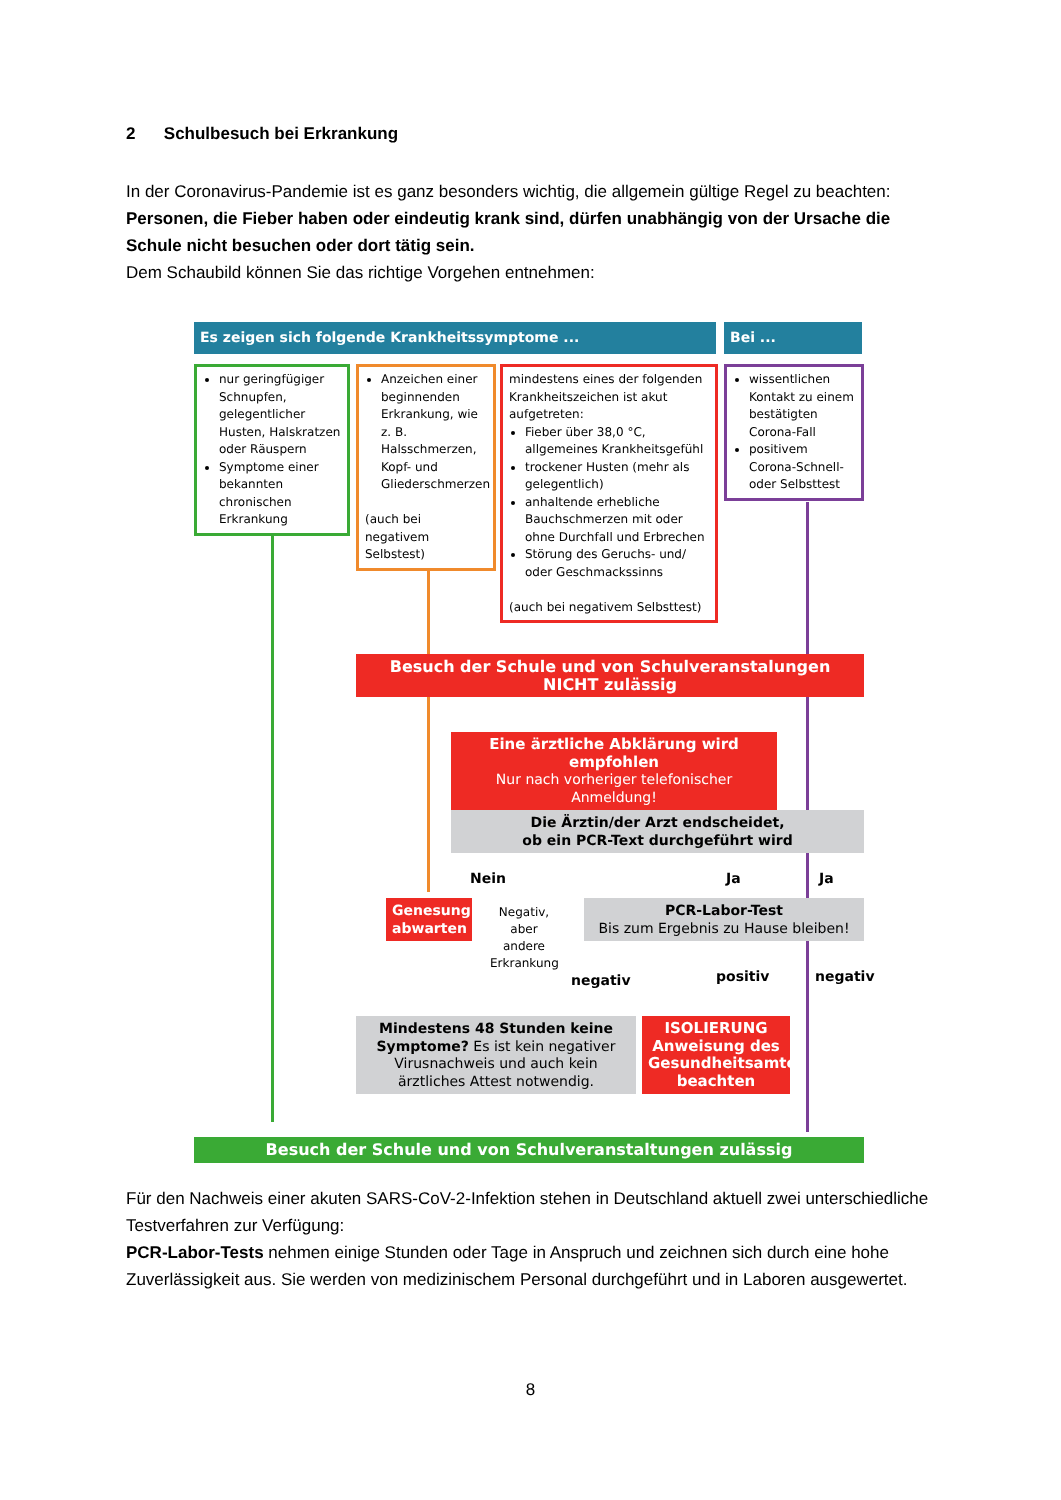2 Schulbesuch bei Erkrankung
In der Coronavirus-Pandemie ist es ganz besonders wichtig, die allgemein gültige Regel zu beachten: Personen, die Fieber haben oder eindeutig krank sind, dürfen unabhängig von der Ursache die Schule nicht besuchen oder dort tätig sein.
Dem Schaubild können Sie das richtige Vorgehen entnehmen:
Es zeigen sich folgende Krankheitssymptome ... Bei ...
nur geringfügiger Schnupfen, gelegentlicher Husten, Halskratzen oder Räuspern
Symptome einer bekannten chronischen Erkrankung
Anzeichen einer beginnenden Erkrankung, wie z. B. Halsschmerzen, Kopf- und Gliederschmerzen
(auch bei negativem Selbstest)
mindestens eines der folgenden Krankheitszeichen ist akut aufgetreten:
Fieber über 38,0 °C, allgemeines Krankheitsgefühl
trockener Husten (mehr als gelegentlich)
anhaltende erhebliche Bauchschmerzen mit oder ohne Durchfall und Erbrechen
Störung des Geruchs- und/ oder Geschmackssinns
(auch bei negativem Selbsttest)
wissentlichen Kontakt zu einem bestätigten Corona-Fall
positivem Corona-Schnell- oder Selbsttest
Besuch der Schule und von Schulveranstalungen
NICHT zulässig
Eine ärztliche Abklärung wird empfohlen
Nur nach vorheriger telefonischer Anmeldung!
Die Ärztin/der Arzt endscheidet,
ob ein PCR-Text durchgeführt wird
Nein Ja Ja
Genesung abwarten
Negativ, aber andere Erkrankung
PCR-Labor-Test
Bis zum Ergebnis zu Hause bleiben!
negativ positiv negativ
Mindestens 48 Stunden keine Symptome? Es ist kein negativer Virusnachweis und auch kein ärztliches Attest notwendig.
ISOLIERUNG Anweisung des Gesundheitsamtes beachten
Besuch der Schule und von Schulveranstaltungen zulässig
Für den Nachweis einer akuten SARS-CoV-2-Infektion stehen in Deutschland aktuell zwei unterschiedliche Testverfahren zur Verfügung:
PCR-Labor-Tests nehmen einige Stunden oder Tage in Anspruch und zeichnen sich durch eine hohe Zuverlässigkeit aus. Sie werden von medizinischem Personal durchgeführt und in Laboren ausgewertet.
8